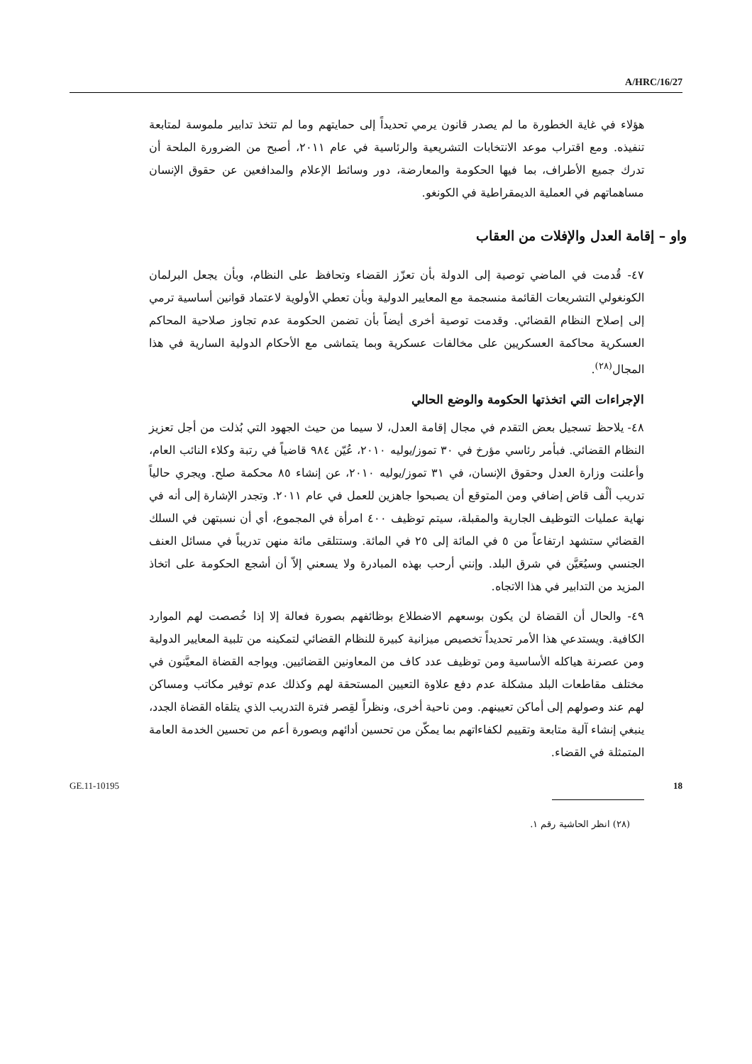A/HRC/16/27
هؤلاء في غاية الخطورة ما لم يصدر قانون يرمي تحديداً إلى حمايتهم وما لم تتخذ تدابير ملموسة لمتابعة تنفيذه. ومع اقتراب موعد الانتخابات التشريعية والرئاسية في عام ٢٠١١، أصبح من الضرورة الملحة أن تدرك جميع الأطراف، بما فيها الحكومة والمعارضة، دور وسائط الإعلام والمدافعين عن حقوق الإنسان مساهماتهم في العملية الديمقراطية في الكونغو.
واو – إقامة العدل والإفلات من العقاب
٤٧- قُدمت في الماضي توصية إلى الدولة بأن تعزّز القضاء وتحافظ على النظام، وبأن يجعل البرلمان الكونغولي التشريعات القائمة منسجمة مع المعايير الدولية وبأن تعطي الأولوية لاعتماد قوانين أساسية ترمي إلى إصلاح النظام القضائي. وقدمت توصية أخرى أيضاً بأن تضمن الحكومة عدم تجاوز صلاحية المحاكم العسكرية محاكمة العسكريين على مخالفات عسكرية وبما يتماشى مع الأحكام الدولية السارية في هذا المجال<sup>(٢٨)</sup>.
الإجراءات التي اتخذتها الحكومة والوضع الحالي
٤٨- يلاحظ تسجيل بعض التقدم في مجال إقامة العدل، لا سيما من حيث الجهود التي بُذلت من أجل تعزيز النظام القضائي. فبأمر رئاسي مؤرخ في ٣٠ تموز/يوليه ٢٠١٠، عُيّن ٩٨٤ قاضياً في رتبة وكلاء النائب العام، وأعلنت وزارة العدل وحقوق الإنسان، في ٣١ تموز/يوليه ٢٠١٠، عن إنشاء ٨٥ محكمة صلح. ويجري حالياً تدريب ألْف قاض إضافي ومن المتوقع أن يصبحوا جاهزين للعمل في عام ٢٠١١. وتجدر الإشارة إلى أنه في نهاية عمليات التوظيف الجارية والمقبلة، سيتم توظيف ٤٠٠ امرأة في المجموع، أي أن نسبتهن في السلك القضائي ستشهد ارتفاعاً من ٥ في المائة إلى ٢٥ في المائة. وستتلقى مائة منهن تدريباً في مسائل العنف الجنسي وسيُعَيَّن في شرق البلد. وإنني أرحب بهذه المبادرة ولا يسعني إلاّ أن أشجع الحكومة على اتخاذ المزيد من التدابير في هذا الاتجاه.
٤٩- والحال أن القضاة لن يكون بوسعهم الاضطلاع بوظائفهم بصورة فعالة إلا إذا خُصصت لهم الموارد الكافية. ويستدعي هذا الأمر تحديداً تخصيص ميزانية كبيرة للنظام القضائي لتمكينه من تلبية المعايير الدولية ومن عصرنة هياكله الأساسية ومن توظيف عدد كاف من المعاونين القضائيين. ويواجه القضاة المعيَّنون في مختلف مقاطعات البلد مشكلة عدم دفع علاوة التعيين المستحقة لهم وكذلك عدم توفير مكاتب ومساكن لهم عند وصولهم إلى أماكن تعيينهم. ومن ناحية أخرى، ونظراً لقِصر فترة التدريب الذي يتلقاه القضاة الجدد، ينبغي إنشاء آلية متابعة وتقييم لكفاءاتهم بما يمكّن من تحسين أدائهم وبصورة أعم من تحسين الخدمة العامة المتمثلة في القضاء.
(٢٨) انظر الحاشية رقم ١.
GE.11-10195 18